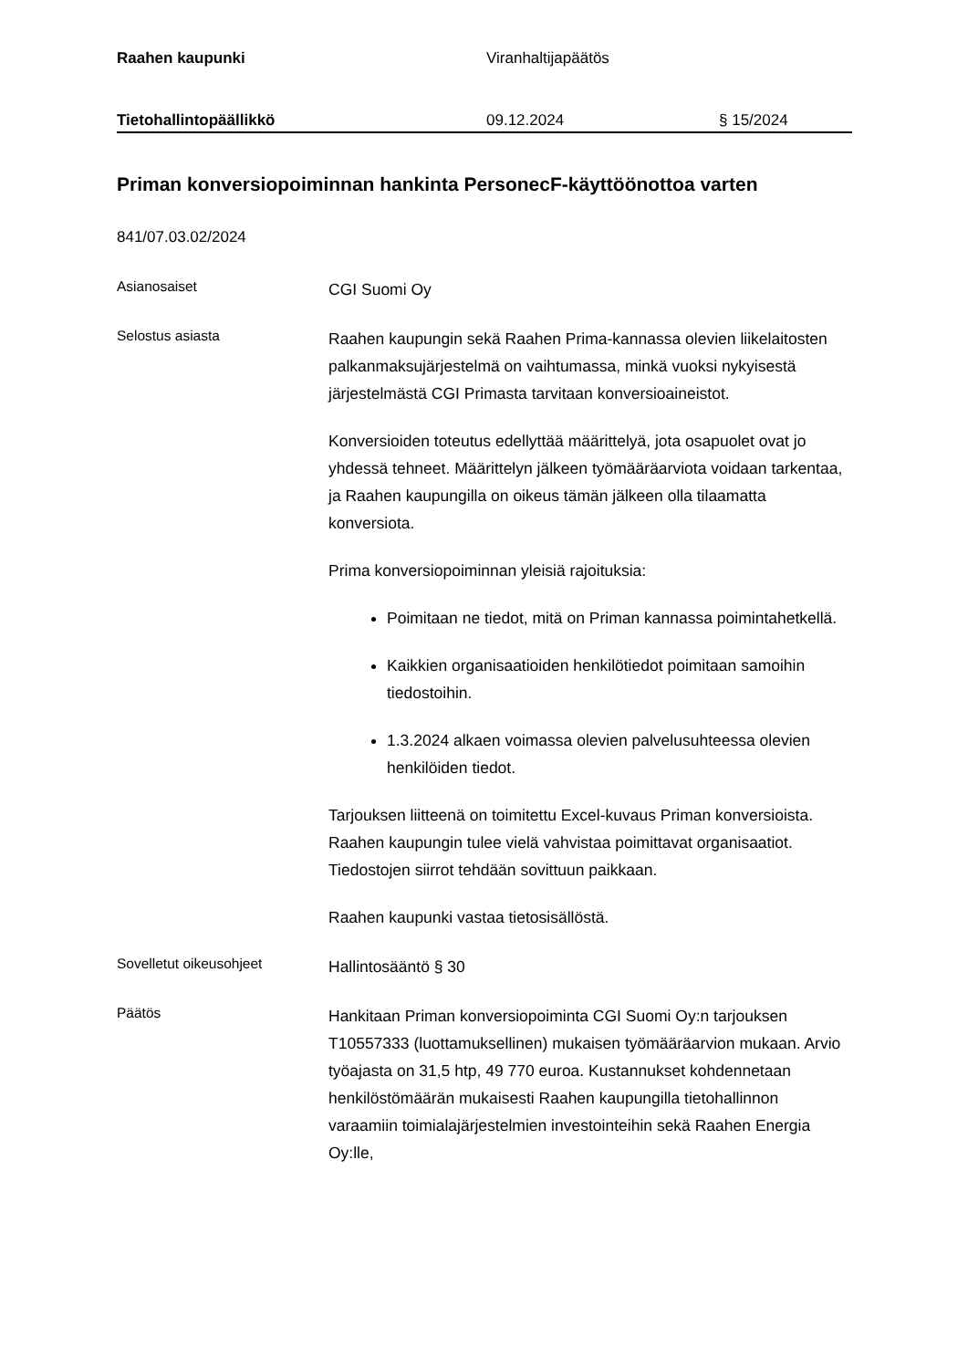Raahen kaupunki Viranhaltijapäätös
Tietohallintopäällikkö 09.12.2024 § 15/2024
Priman konversiopoiminnan hankinta PersonecF-käyttöönottoa varten
841/07.03.02/2024
Asianosaiset
CGI Suomi Oy
Selostus asiasta
Raahen kaupungin sekä Raahen Prima-kannassa olevien liikelaitosten palkanmaksujärjestelmä on vaihtumassa, minkä vuoksi nykyisestä järjestelmästä CGI Primasta tarvitaan konversioaineistot.
Konversioiden toteutus edellyttää määrittelyä, jota osapuolet ovat jo yhdessä tehneet. Määrittelyn jälkeen työmääräarviota voidaan tarkentaa, ja Raahen kaupungilla on oikeus tämän jälkeen olla tilaamatta konversiota.
Prima konversiopoiminnan yleisiä rajoituksia:
Poimitaan ne tiedot, mitä on Priman kannassa poimintahetkellä.
Kaikkien organisaatioiden henkilötiedot poimitaan samoihin tiedostoihin.
1.3.2024 alkaen voimassa olevien palvelusuhteessa olevien henkilöiden tiedot.
Tarjouksen liitteenä on toimitettu Excel-kuvaus Priman konversioista. Raahen kaupungin tulee vielä vahvistaa poimittavat organisaatiot. Tiedostojen siirrot tehdään sovittuun paikkaan.
Raahen kaupunki vastaa tietosisällöstä.
Sovelletut oikeusohjeet
Hallintosääntö § 30
Päätös
Hankitaan Priman konversiopoiminta CGI Suomi Oy:n tarjouksen T10557333 (luottamuksellinen) mukaisen työmääräarvion mukaan. Arvio työajasta on 31,5 htp, 49 770 euroa. Kustannukset kohdennetaan henkilöstömäärän mukaisesti Raahen kaupungilla tietohallinnon varaamiin toimialajärjestelmien investointeihin sekä Raahen Energia Oy:lle,